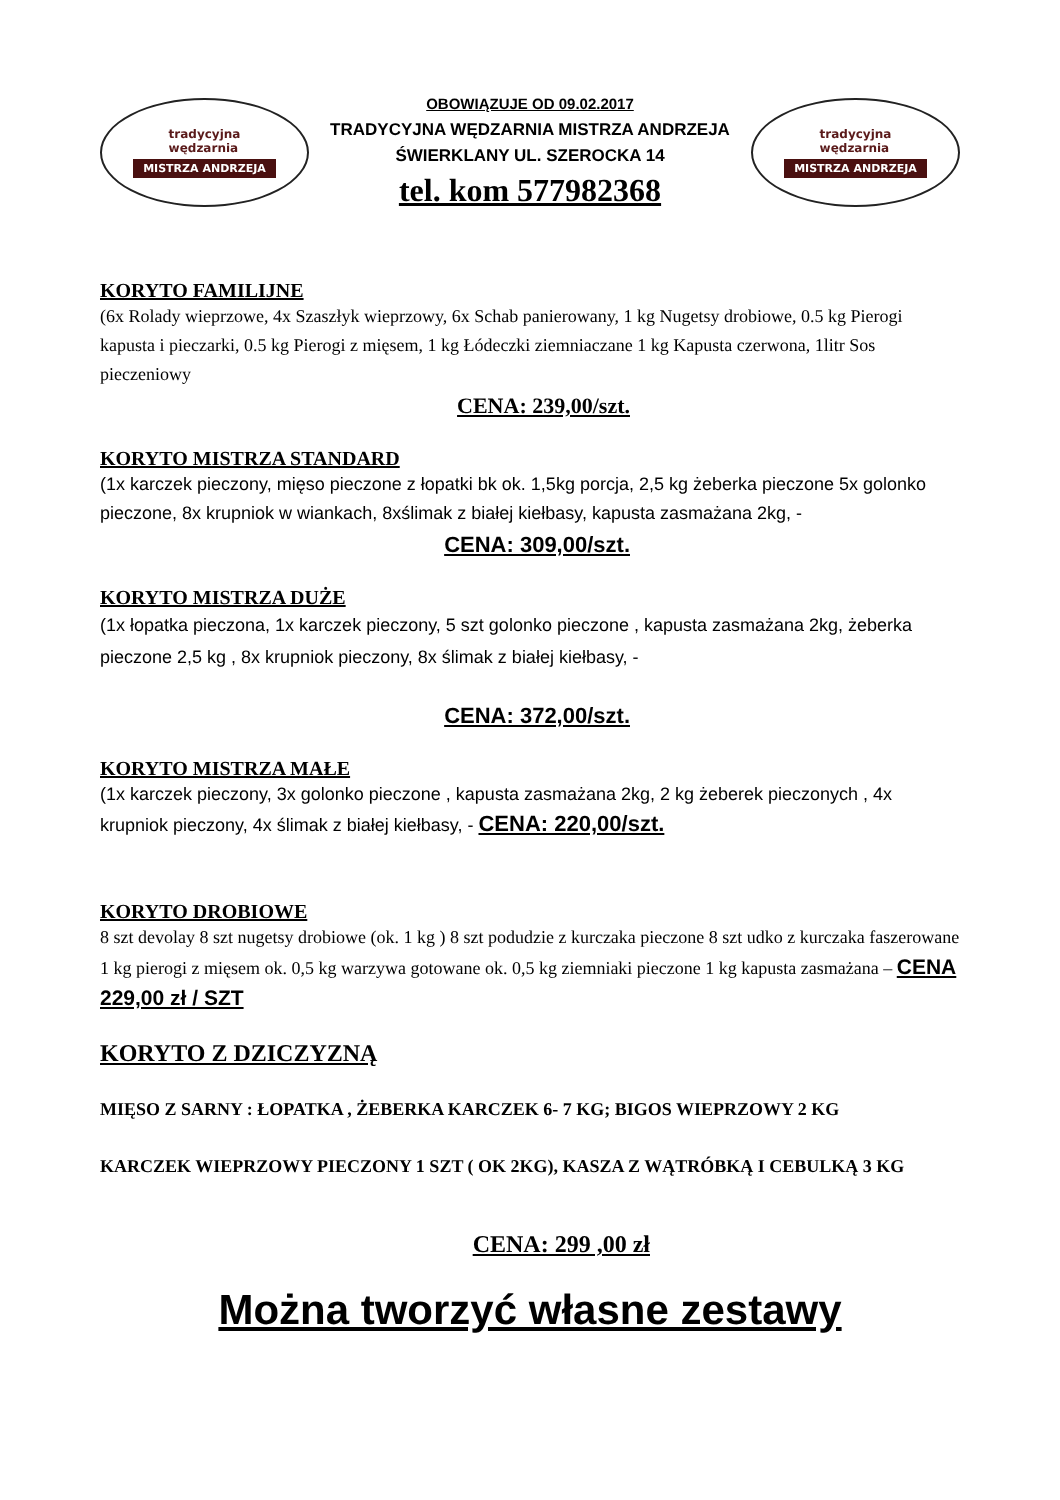tradycyjna
wędzarnia
MISTRZA ANDRZEJA
OBOWIĄZUJE OD 09.02.2017
TRADYCYJNA WĘDZARNIA MISTRZA ANDRZEJA
ŚWIERKLANY UL. SZEROCKA 14
tel. kom 577982368
tradycyjna
wędzarnia
MISTRZA ANDRZEJA
KORYTO FAMILIJNE
(6x Rolady wieprzowe, 4x Szaszłyk wieprzowy, 6x Schab panierowany, 1 kg Nugetsy drobiowe, 0.5 kg Pierogi kapusta i pieczarki, 0.5 kg Pierogi z mięsem, 1 kg Łódeczki ziemniaczane 1 kg Kapusta czerwona, 1litr Sos pieczeniowy
CENA: 239,00/szt.
KORYTO MISTRZA STANDARD
(1x karczek pieczony, mięso pieczone z łopatki bk ok. 1,5kg porcja, 2,5 kg żeberka pieczone 5x golonko pieczone, 8x krupniok w wiankach, 8xślimak z białej kiełbasy, kapusta zasmażana 2kg, -
CENA: 309,00/szt.
KORYTO MISTRZA DUŻE
(1x łopatka pieczona, 1x karczek pieczony, 5 szt golonko pieczone , kapusta zasmażana 2kg, żeberka pieczone 2,5 kg , 8x krupniok pieczony, 8x ślimak z białej kiełbasy, -
CENA: 372,00/szt.
KORYTO MISTRZA MAŁE
(1x karczek pieczony, 3x golonko pieczone , kapusta zasmażana 2kg, 2 kg żeberek pieczonych , 4x krupniok pieczony, 4x ślimak z białej kiełbasy, - CENA: 220,00/szt.
KORYTO DROBIOWE
8 szt devolay 8 szt nugetsy drobiowe (ok. 1 kg ) 8 szt podudzie z kurczaka pieczone 8 szt udko z kurczaka faszerowane 1 kg pierogi z mięsem ok. 0,5 kg warzywa gotowane ok. 0,5 kg ziemniaki pieczone 1 kg kapusta zasmażana – CENA 229,00 zł / SZT
KORYTO Z DZICZYZNĄ
MIĘSO Z SARNY : ŁOPATKA , ŻEBERKA KARCZEK 6- 7 KG; BIGOS WIEPRZOWY 2 KG
KARCZEK WIEPRZOWY PIECZONY 1 SZT ( OK 2KG), KASZA Z WĄTRÓBKĄ I CEBULKĄ 3 KG
CENA: 299 ,00 zł
Można tworzyć własne zestawy